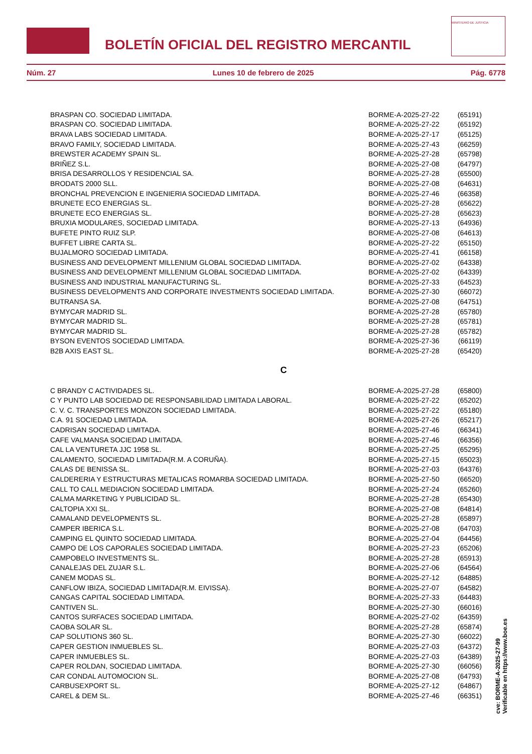BOLETÍN OFICIAL DEL REGISTRO MERCANTIL
MINISTERIO DE JUSTICIA
Núm. 27 Lunes 10 de febrero de 2025 Pág. 6778
| BRASPAN CO. SOCIEDAD LIMITADA. | BORME-A-2025-27-22 | (65191) |
| BRASPAN CO. SOCIEDAD LIMITADA. | BORME-A-2025-27-22 | (65192) |
| BRAVA LABS SOCIEDAD LIMITADA. | BORME-A-2025-27-17 | (65125) |
| BRAVO FAMILY, SOCIEDAD LIMITADA. | BORME-A-2025-27-43 | (66259) |
| BREWSTER ACADEMY SPAIN SL. | BORME-A-2025-27-28 | (65798) |
| BRIÑEZ S.L. | BORME-A-2025-27-08 | (64797) |
| BRISA DESARROLLOS Y RESIDENCIAL SA. | BORME-A-2025-27-28 | (65500) |
| BRODATS 2000 SLL. | BORME-A-2025-27-08 | (64631) |
| BRONCHAL PREVENCION E INGENIERIA SOCIEDAD LIMITADA. | BORME-A-2025-27-46 | (66358) |
| BRUNETE ECO ENERGIAS SL. | BORME-A-2025-27-28 | (65622) |
| BRUNETE ECO ENERGIAS SL. | BORME-A-2025-27-28 | (65623) |
| BRUXIA MODULARES, SOCIEDAD LIMITADA. | BORME-A-2025-27-13 | (64936) |
| BUFETE PINTO RUIZ SLP. | BORME-A-2025-27-08 | (64613) |
| BUFFET LIBRE CARTA SL. | BORME-A-2025-27-22 | (65150) |
| BUJALMORO SOCIEDAD LIMITADA. | BORME-A-2025-27-41 | (66158) |
| BUSINESS AND DEVELOPMENT MILLENIUM GLOBAL SOCIEDAD LIMITADA. | BORME-A-2025-27-02 | (64338) |
| BUSINESS AND DEVELOPMENT MILLENIUM GLOBAL SOCIEDAD LIMITADA. | BORME-A-2025-27-02 | (64339) |
| BUSINESS AND INDUSTRIAL MANUFACTURING SL. | BORME-A-2025-27-33 | (64523) |
| BUSINESS DEVELOPMENTS AND CORPORATE INVESTMENTS SOCIEDAD LIMITADA. | BORME-A-2025-27-30 | (66072) |
| BUTRANSA SA. | BORME-A-2025-27-08 | (64751) |
| BYMYCAR MADRID SL. | BORME-A-2025-27-28 | (65780) |
| BYMYCAR MADRID SL. | BORME-A-2025-27-28 | (65781) |
| BYMYCAR MADRID SL. | BORME-A-2025-27-28 | (65782) |
| BYSON EVENTOS SOCIEDAD LIMITADA. | BORME-A-2025-27-36 | (66119) |
| B2B AXIS EAST SL. | BORME-A-2025-27-28 | (65420) |
C
| C BRANDY C ACTIVIDADES SL. | BORME-A-2025-27-28 | (65800) |
| C Y PUNTO LAB SOCIEDAD DE RESPONSABILIDAD LIMITADA LABORAL. | BORME-A-2025-27-22 | (65202) |
| C. V. C. TRANSPORTES MONZON SOCIEDAD LIMITADA. | BORME-A-2025-27-22 | (65180) |
| C.A. 91 SOCIEDAD LIMITADA. | BORME-A-2025-27-26 | (65217) |
| CADRISAN SOCIEDAD LIMITADA. | BORME-A-2025-27-46 | (66341) |
| CAFE VALMANSA SOCIEDAD LIMITADA. | BORME-A-2025-27-46 | (66356) |
| CAL LA VENTURETA JJC 1958 SL. | BORME-A-2025-27-25 | (65295) |
| CALAMENTO, SOCIEDAD LIMITADA(R.M. A CORUÑA). | BORME-A-2025-27-15 | (65023) |
| CALAS DE BENISSA SL. | BORME-A-2025-27-03 | (64376) |
| CALDERERIA Y ESTRUCTURAS METALICAS ROMARBA SOCIEDAD LIMITADA. | BORME-A-2025-27-50 | (66520) |
| CALL TO CALL MEDIACION SOCIEDAD LIMITADA. | BORME-A-2025-27-24 | (65260) |
| CALMA MARKETING Y PUBLICIDAD SL. | BORME-A-2025-27-28 | (65430) |
| CALTOPIA XXI SL. | BORME-A-2025-27-08 | (64814) |
| CAMALAND DEVELOPMENTS SL. | BORME-A-2025-27-28 | (65897) |
| CAMPER IBERICA S.L. | BORME-A-2025-27-08 | (64703) |
| CAMPING EL QUINTO SOCIEDAD LIMITADA. | BORME-A-2025-27-04 | (64456) |
| CAMPO DE LOS CAPORALES SOCIEDAD LIMITADA. | BORME-A-2025-27-23 | (65206) |
| CAMPOBELO INVESTMENTS SL. | BORME-A-2025-27-28 | (65913) |
| CANALEJAS DEL ZUJAR S.L. | BORME-A-2025-27-06 | (64564) |
| CANEM MODAS SL. | BORME-A-2025-27-12 | (64885) |
| CANFLOW IBIZA, SOCIEDAD LIMITADA(R.M. EIVISSA). | BORME-A-2025-27-07 | (64582) |
| CANGAS CAPITAL SOCIEDAD LIMITADA. | BORME-A-2025-27-33 | (64483) |
| CANTIVEN SL. | BORME-A-2025-27-30 | (66016) |
| CANTOS SURFACES SOCIEDAD LIMITADA. | BORME-A-2025-27-02 | (64359) |
| CAOBA SOLAR SL. | BORME-A-2025-27-28 | (65874) |
| CAP SOLUTIONS 360 SL. | BORME-A-2025-27-30 | (66022) |
| CAPER GESTION INMUEBLES SL. | BORME-A-2025-27-03 | (64372) |
| CAPER INMUEBLES SL. | BORME-A-2025-27-03 | (64389) |
| CAPER ROLDAN, SOCIEDAD LIMITADA. | BORME-A-2025-27-30 | (66056) |
| CAR CONDAL AUTOMOCION SL. | BORME-A-2025-27-08 | (64793) |
| CARBUSEXPORT SL. | BORME-A-2025-27-12 | (64867) |
| CAREL & DEM SL. | BORME-A-2025-27-46 | (66351) |
cve: BORME-A-2025-27-99
Verificable en https://www.boe.es